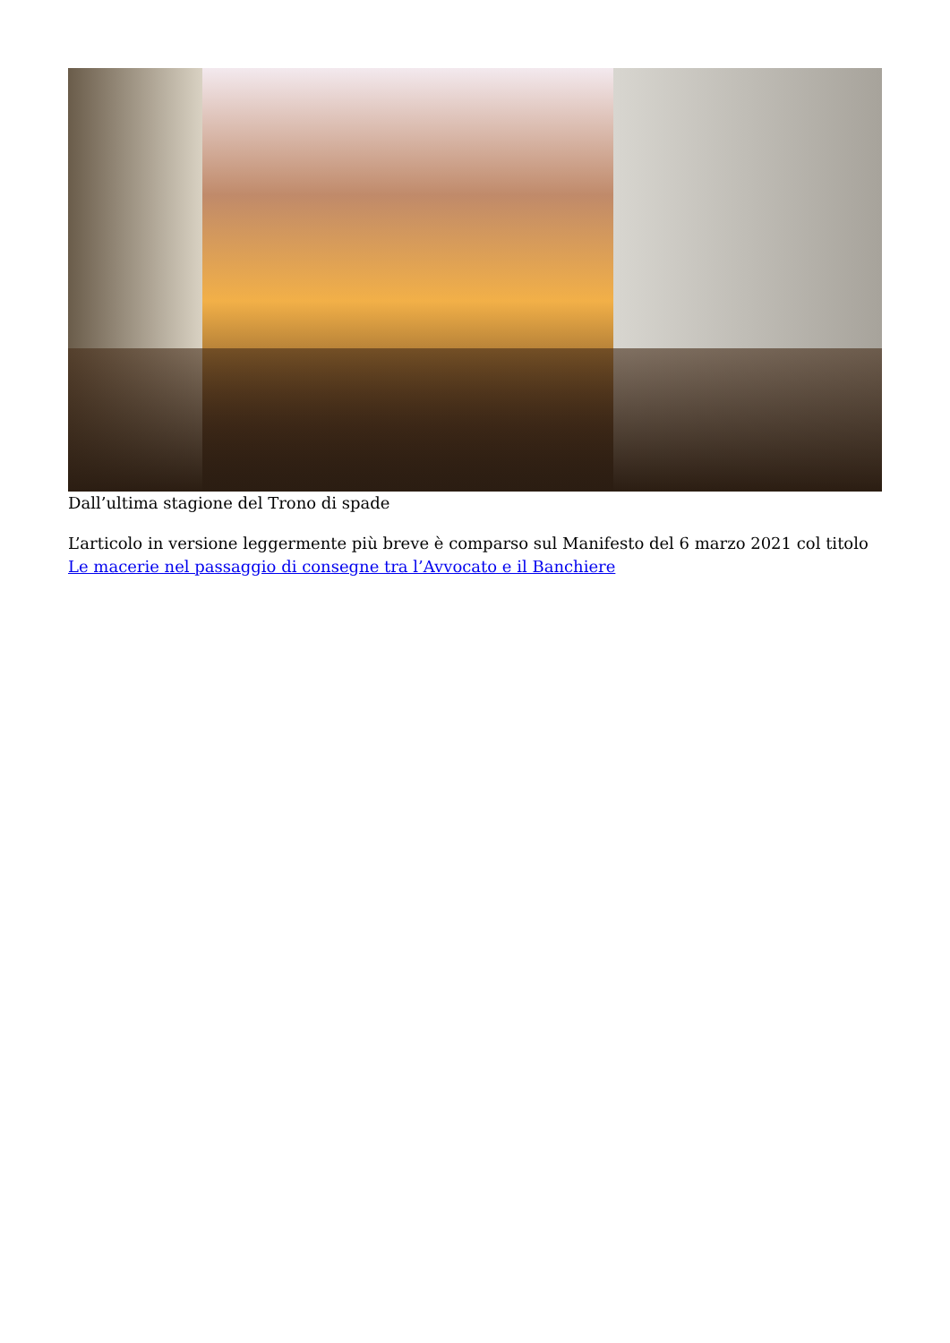Dall’ultima stagione del Trono di spade
L’articolo in versione leggermente più breve è comparso sul Manifesto del 6 marzo 2021 col titolo Le macerie nel passaggio di consegne tra l’Avvocato e il Banchiere